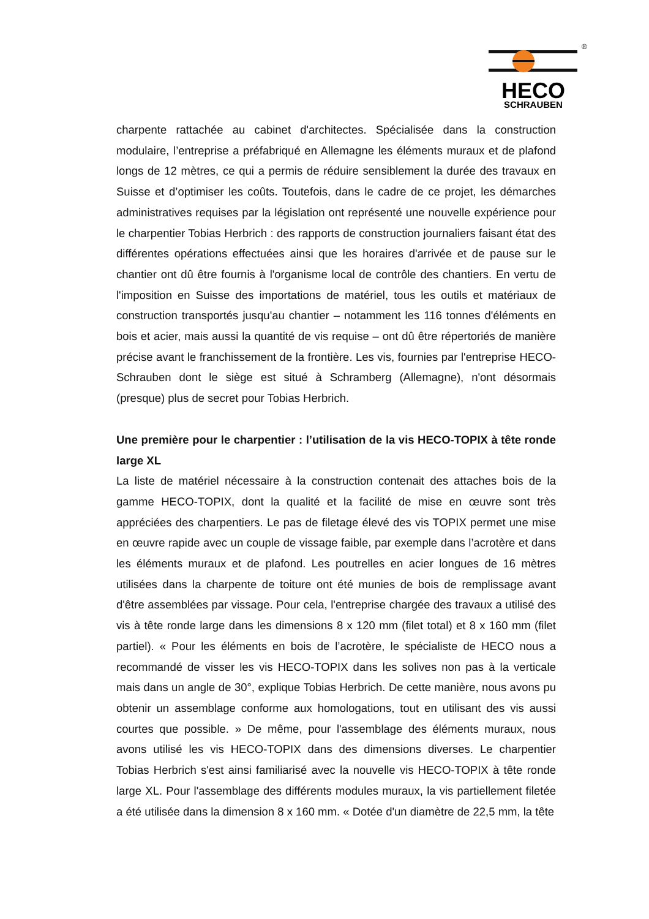HECO
SCHRAUBEN
®
charpente rattachée au cabinet d'architectes. Spécialisée dans la construction modulaire, l’entreprise a préfabriqué en Allemagne les éléments muraux et de plafond longs de 12 mètres, ce qui a permis de réduire sensiblement la durée des travaux en Suisse et d’optimiser les coûts. Toutefois, dans le cadre de ce projet, les démarches administratives requises par la législation ont représenté une nouvelle expérience pour le charpentier Tobias Herbrich : des rapports de construction journaliers faisant état des différentes opérations effectuées ainsi que les horaires d'arrivée et de pause sur le chantier ont dû être fournis à l'organisme local de contrôle des chantiers. En vertu de l'imposition en Suisse des importations de matériel, tous les outils et matériaux de construction transportés jusqu'au chantier – notamment les 116 tonnes d'éléments en bois et acier, mais aussi la quantité de vis requise – ont dû être répertoriés de manière précise avant le franchissement de la frontière. Les vis, fournies par l'entreprise HECO-Schrauben dont le siège est situé à Schramberg (Allemagne), n'ont désormais (presque) plus de secret pour Tobias Herbrich.
Une première pour le charpentier : l’utilisation de la vis HECO-TOPIX à tête ronde large XL
La liste de matériel nécessaire à la construction contenait des attaches bois de la gamme HECO-TOPIX, dont la qualité et la facilité de mise en œuvre sont très appréciées des charpentiers. Le pas de filetage élevé des vis TOPIX permet une mise en œuvre rapide avec un couple de vissage faible, par exemple dans l’acrotère et dans les éléments muraux et de plafond. Les poutrelles en acier longues de 16 mètres utilisées dans la charpente de toiture ont été munies de bois de remplissage avant d'être assemblées par vissage. Pour cela, l'entreprise chargée des travaux a utilisé des vis à tête ronde large dans les dimensions 8 x 120 mm (filet total) et 8 x 160 mm (filet partiel). « Pour les éléments en bois de l’acrotère, le spécialiste de HECO nous a recommandé de visser les vis HECO-TOPIX dans les solives non pas à la verticale mais dans un angle de 30°, explique Tobias Herbrich. De cette manière, nous avons pu obtenir un assemblage conforme aux homologations, tout en utilisant des vis aussi courtes que possible. » De même, pour l'assemblage des éléments muraux, nous avons utilisé les vis HECO-TOPIX dans des dimensions diverses. Le charpentier Tobias Herbrich s'est ainsi familiarisé avec la nouvelle vis HECO-TOPIX à tête ronde large XL. Pour l'assemblage des différents modules muraux, la vis partiellement filetée a été utilisée dans la dimension 8 x 160 mm. « Dotée d'un diamètre de 22,5 mm, la tête